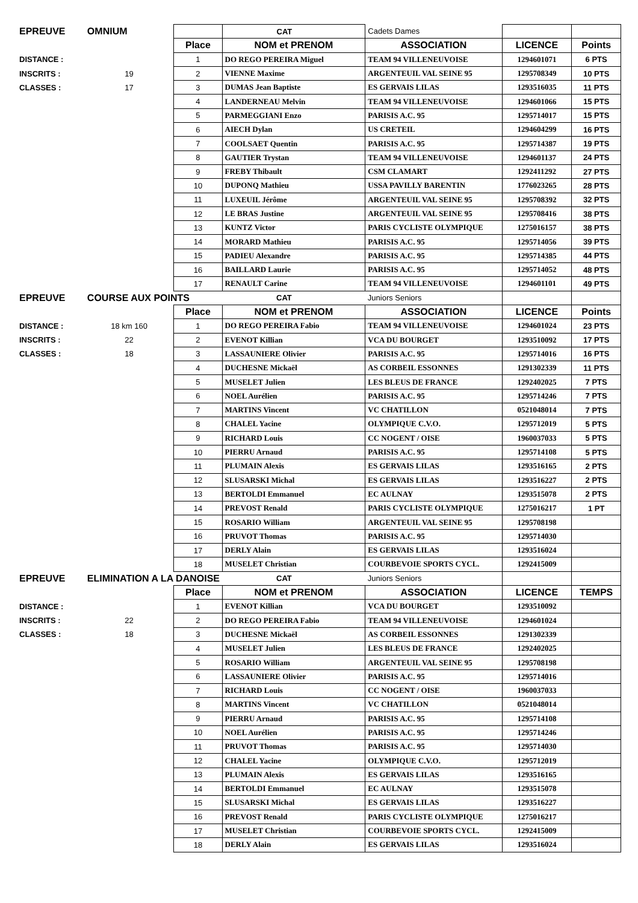| EPREUVE | OMNIUM | | CAT | Cadets Dames | | |
| | | Place | NOM et PRENOM | ASSOCIATION | LICENCE | Points |
| DISTANCE : | | 1 | DO REGO PEREIRA Miguel | TEAM 94 VILLENEUVOISE | 1294601071 | 6 PTS |
| INSCRITS : | 19 | 2 | VIENNE Maxime | ARGENTEUIL VAL SEINE 95 | 1295708349 | 10 PTS |
| CLASSES : | 17 | 3 | DUMAS Jean Baptiste | ES GERVAIS LILAS | 1293516035 | 11 PTS |
| | | 4 | LANDERNEAU Melvin | TEAM 94 VILLENEUVOISE | 1294601066 | 15 PTS |
| | | 5 | PARMEGGIANI Enzo | PARISIS A.C. 95 | 1295714017 | 15 PTS |
| | | 6 | AIECH Dylan | US CRETEIL | 1294604299 | 16 PTS |
| | | 7 | COOLSAET Quentin | PARISIS A.C. 95 | 1295714387 | 19 PTS |
| | | 8 | GAUTIER Trystan | TEAM 94 VILLENEUVOISE | 1294601137 | 24 PTS |
| | | 9 | FREBY Thibault | CSM CLAMART | 1292411292 | 27 PTS |
| | | 10 | DUPONQ Mathieu | USSA PAVILLY BARENTIN | 1776023265 | 28 PTS |
| | | 11 | LUXEUIL Jérôme | ARGENTEUIL VAL SEINE 95 | 1295708392 | 32 PTS |
| | | 12 | LE BRAS Justine | ARGENTEUIL VAL SEINE 95 | 1295708416 | 38 PTS |
| | | 13 | KUNTZ Victor | PARIS CYCLISTE OLYMPIQUE | 1275016157 | 38 PTS |
| | | 14 | MORARD Mathieu | PARISIS A.C. 95 | 1295714056 | 39 PTS |
| | | 15 | PADIEU Alexandre | PARISIS A.C. 95 | 1295714385 | 44 PTS |
| | | 16 | BAILLARD Laurie | PARISIS A.C. 95 | 1295714052 | 48 PTS |
| | | 17 | RENAULT Carine | TEAM 94 VILLENEUVOISE | 1294601101 | 49 PTS |
| EPREUVE | COURSE AUX POINTS | | CAT | Juniors Seniors | | |
| | | Place | NOM et PRENOM | ASSOCIATION | LICENCE | Points |
| DISTANCE : | 18 km 160 | 1 | DO REGO PEREIRA Fabio | TEAM 94 VILLENEUVOISE | 1294601024 | 23 PTS |
| INSCRITS : | 22 | 2 | EVENOT Killian | VCA DU BOURGET | 1293510092 | 17 PTS |
| CLASSES : | 18 | 3 | LASSAUNIERE Olivier | PARISIS A.C. 95 | 1295714016 | 16 PTS |
| | | 4 | DUCHESNE Mickaël | AS CORBEIL ESSONNES | 1291302339 | 11 PTS |
| | | 5 | MUSELET Julien | LES BLEUS DE FRANCE | 1292402025 | 7 PTS |
| | | 6 | NOEL Aurélien | PARISIS A.C. 95 | 1295714246 | 7 PTS |
| | | 7 | MARTINS Vincent | VC CHATILLON | 0521048014 | 7 PTS |
| | | 8 | CHALEL Yacine | OLYMPIQUE C.V.O. | 1295712019 | 5 PTS |
| | | 9 | RICHARD Louis | CC NOGENT / OISE | 1960037033 | 5 PTS |
| | | 10 | PIERRU Arnaud | PARISIS A.C. 95 | 1295714108 | 5 PTS |
| | | 11 | PLUMAIN Alexis | ES GERVAIS LILAS | 1293516165 | 2 PTS |
| | | 12 | SLUSARSKI Michal | ES GERVAIS LILAS | 1293516227 | 2 PTS |
| | | 13 | BERTOLDI Emmanuel | EC AULNAY | 1293515078 | 2 PTS |
| | | 14 | PREVOST Renald | PARIS CYCLISTE OLYMPIQUE | 1275016217 | 1 PT |
| | | 15 | ROSARIO William | ARGENTEUIL VAL SEINE 95 | 1295708198 | |
| | | 16 | PRUVOT Thomas | PARISIS A.C. 95 | 1295714030 | |
| | | 17 | DERLY Alain | ES GERVAIS LILAS | 1293516024 | |
| | | 18 | MUSELET Christian | COURBEVOIE SPORTS CYCL. | 1292415009 | |
| EPREUVE | ELIMINATION A LA DANOISE | | CAT | Juniors Seniors | | |
| | | Place | NOM et PRENOM | ASSOCIATION | LICENCE | TEMPS |
| DISTANCE : | | 1 | EVENOT Killian | VCA DU BOURGET | 1293510092 | |
| INSCRITS : | 22 | 2 | DO REGO PEREIRA Fabio | TEAM 94 VILLENEUVOISE | 1294601024 | |
| CLASSES : | 18 | 3 | DUCHESNE Mickaël | AS CORBEIL ESSONNES | 1291302339 | |
| | | 4 | MUSELET Julien | LES BLEUS DE FRANCE | 1292402025 | |
| | | 5 | ROSARIO William | ARGENTEUIL VAL SEINE 95 | 1295708198 | |
| | | 6 | LASSAUNIERE Olivier | PARISIS A.C. 95 | 1295714016 | |
| | | 7 | RICHARD Louis | CC NOGENT / OISE | 1960037033 | |
| | | 8 | MARTINS Vincent | VC CHATILLON | 0521048014 | |
| | | 9 | PIERRU Arnaud | PARISIS A.C. 95 | 1295714108 | |
| | | 10 | NOEL Aurélien | PARISIS A.C. 95 | 1295714246 | |
| | | 11 | PRUVOT Thomas | PARISIS A.C. 95 | 1295714030 | |
| | | 12 | CHALEL Yacine | OLYMPIQUE C.V.O. | 1295712019 | |
| | | 13 | PLUMAIN Alexis | ES GERVAIS LILAS | 1293516165 | |
| | | 14 | BERTOLDI Emmanuel | EC AULNAY | 1293515078 | |
| | | 15 | SLUSARSKI Michal | ES GERVAIS LILAS | 1293516227 | |
| | | 16 | PREVOST Renald | PARIS CYCLISTE OLYMPIQUE | 1275016217 | |
| | | 17 | MUSELET Christian | COURBEVOIE SPORTS CYCL. | 1292415009 | |
| | | 18 | DERLY Alain | ES GERVAIS LILAS | 1293516024 | |